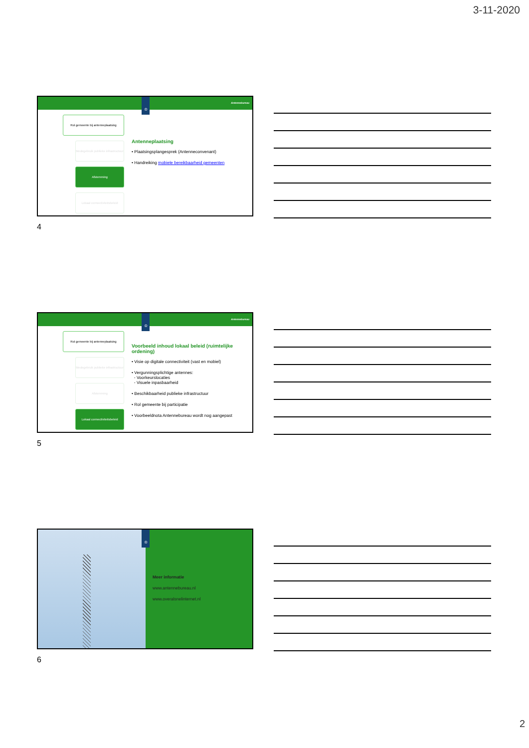3-11-2020
Antennebureau
♔
Rol gemeente bij antenneplaatsing
Medegebruik publieke infrastructuur
Afstemming
Lokaal connectiviteitsbeleid
Antenneplaatsing
• Plaatsingsplangesprek (Antenneconvenant)
• Handreiking mobiele bereikbaarheid gemeenten
4
Antennebureau
♔
Rol gemeente bij antenneplaatsing
Medegebruik publieke infrastructuur
Afstemming
Lokaal connectiviteitsbeleid
Voorbeeld inhoud lokaal beleid (ruimtelijke ordening)
• Visie op digitale connectiviteit (vast en mobiel)
• Vergunningsplichtige antennes:
- Voorkeurslocaties
- Visuele inpasbaarheid
• Beschikbaarheid publieke infrastructuur
• Rol gemeente bij participatie
• Voorbeeldnota Antennebureau wordt nog aangepast
5
♔
Meer informatie
www.antennebureau.nl
www.overalsnelinternet.nl
6
2